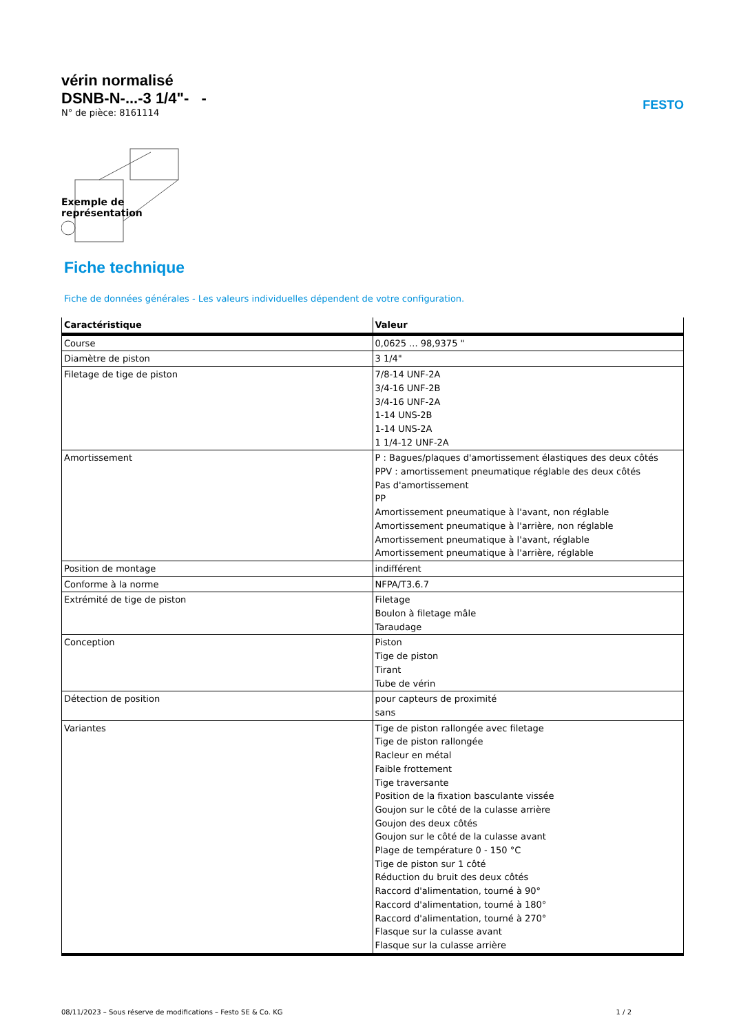FESTO
vérin normalisé
DSNB-N-...-3 1/4"- -
N° de pièce: 8161114
Exemple de
représentation
Fiche technique
Fiche de données générales - Les valeurs individuelles dépendent de votre configuration.
| Caractéristique | Valeur |
| --- | --- |
| Course | 0,0625 ... 98,9375 " |
| Diamètre de piston | 3 1/4" |
| Filetage de tige de piston | 7/8-14 UNF-2A 3/4-16 UNF-2B 3/4-16 UNF-2A 1-14 UNS-2B 1-14 UNS-2A 1 1/4-12 UNF-2A |
| Amortissement | P : Bagues/plaques d'amortissement élastiques des deux côtés PPV : amortissement pneumatique réglable des deux côtés Pas d'amortissement PP Amortissement pneumatique à l'avant, non réglable Amortissement pneumatique à l'arrière, non réglable Amortissement pneumatique à l'avant, réglable Amortissement pneumatique à l'arrière, réglable |
| Position de montage | indifférent |
| Conforme à la norme | NFPA/T3.6.7 |
| Extrémité de tige de piston | Filetage Boulon à filetage mâle Taraudage |
| Conception | Piston Tige de piston Tirant Tube de vérin |
| Détection de position | pour capteurs de proximité sans |
| Variantes | Tige de piston rallongée avec filetage Tige de piston rallongée Racleur en métal Faible frottement Tige traversante Position de la fixation basculante vissée Goujon sur le côté de la culasse arrière Goujon des deux côtés Goujon sur le côté de la culasse avant Plage de température 0 - 150 °C Tige de piston sur 1 côté Réduction du bruit des deux côtés Raccord d'alimentation, tourné à 90° Raccord d'alimentation, tourné à 180° Raccord d'alimentation, tourné à 270° Flasque sur la culasse avant Flasque sur la culasse arrière |
08/11/2023 – Sous réserve de modifications – Festo SE & Co. KG 1 / 2